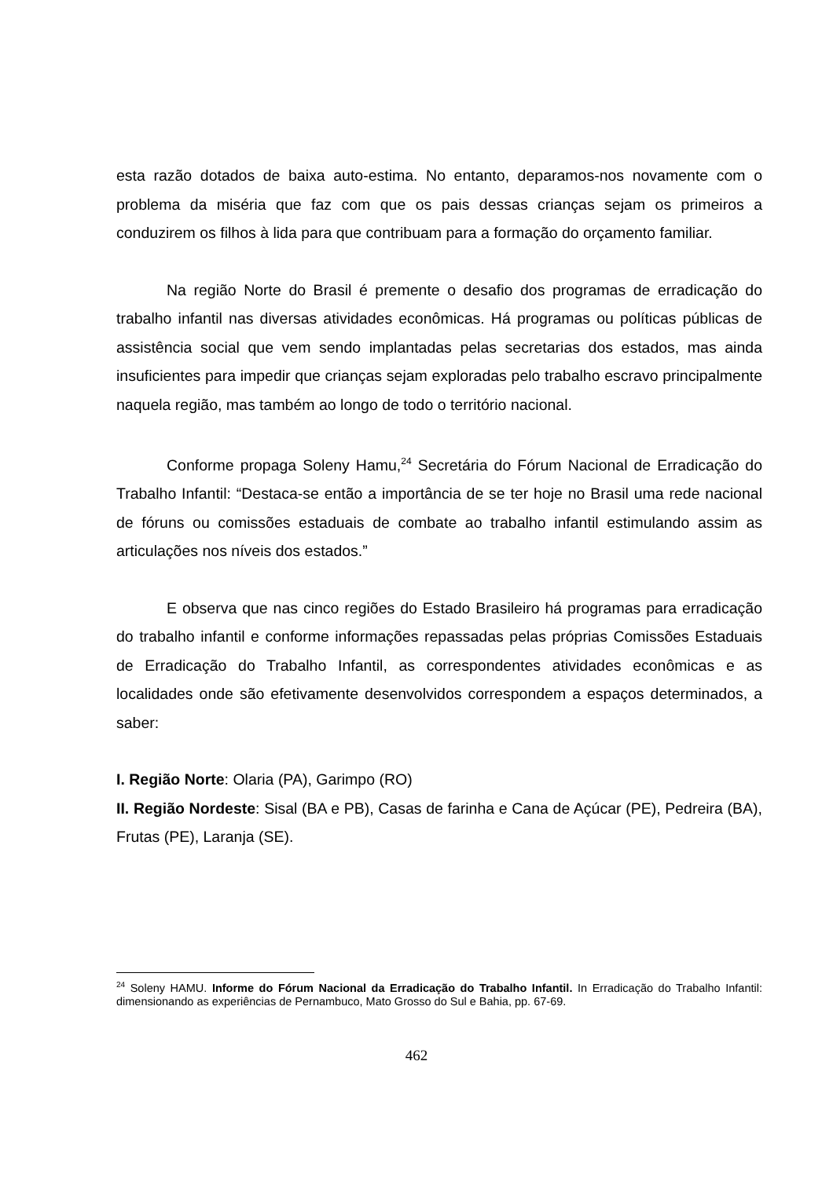esta razão dotados de baixa auto-estima. No entanto, deparamos-nos novamente com o problema da miséria que faz com que os pais dessas crianças sejam os primeiros a conduzirem os filhos à lida para que contribuam para a formação do orçamento familiar.
Na região Norte do Brasil é premente o desafio dos programas de erradicação do trabalho infantil nas diversas atividades econômicas. Há programas ou políticas públicas de assistência social que vem sendo implantadas pelas secretarias dos estados, mas ainda insuficientes para impedir que crianças sejam exploradas pelo trabalho escravo principalmente naquela região, mas também ao longo de todo o território nacional.
Conforme propaga Soleny Hamu,<sup>24</sup> Secretária do Fórum Nacional de Erradicação do Trabalho Infantil: “Destaca-se então a importância de se ter hoje no Brasil uma rede nacional de fóruns ou comissões estaduais de combate ao trabalho infantil estimulando assim as articulações nos níveis dos estados.”
E observa que nas cinco regiões do Estado Brasileiro há programas para erradicação do trabalho infantil e conforme informações repassadas pelas próprias Comissões Estaduais de Erradicação do Trabalho Infantil, as correspondentes atividades econômicas e as localidades onde são efetivamente desenvolvidos correspondem a espaços determinados, a saber:
I. Região Norte: Olaria (PA), Garimpo (RO)
II. Região Nordeste: Sisal (BA e PB), Casas de farinha e Cana de Açúcar (PE), Pedreira (BA), Frutas (PE), Laranja (SE).
<sup>24</sup> Soleny HAMU. Informe do Fórum Nacional da Erradicação do Trabalho Infantil. In Erradicação do Trabalho Infantil: dimensionando as experiências de Pernambuco, Mato Grosso do Sul e Bahia, pp. 67-69.
462